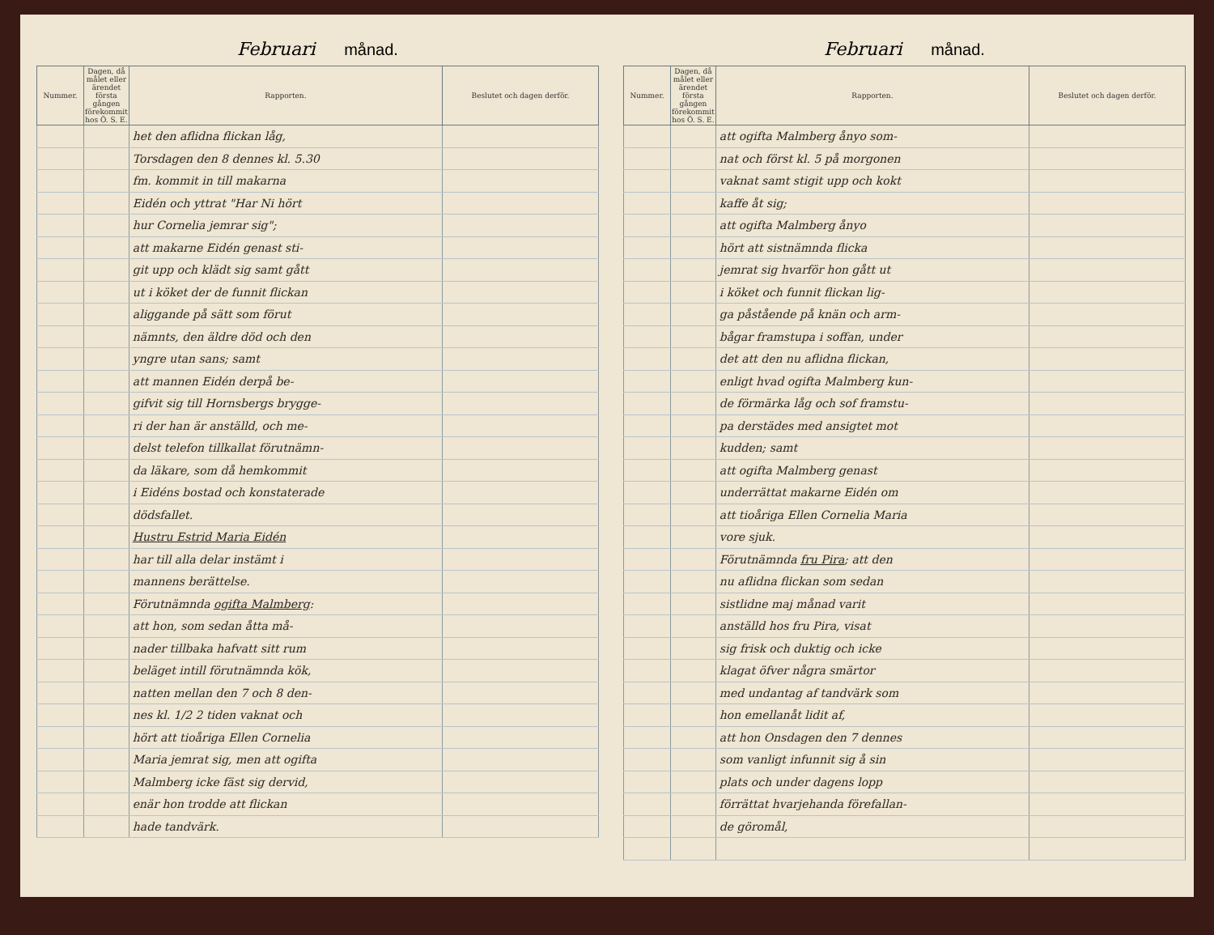Februari månad.
| Nummer. | Dagen, då målet eller ärendet första gången förekommit hos Ö. S. E. | Rapporten. | Beslutet och dagen derför. |
| --- | --- | --- | --- |
| | | het den aflidna flickan låg, | |
| | | Torsdagen den 8 dennes kl. 5.30 | |
| | | fm. kommit in till makarna | |
| | | Eidén och yttrat "Har Ni hört | |
| | | hur Cornelia jemrar sig"; | |
| | | att makarne Eidén genast sti- | |
| | | git upp och klädt sig samt gått | |
| | | ut i köket der de funnit flickan | |
| | | aliggande på sätt som förut | |
| | | nämnts, den äldre död och den | |
| | | yngre utan sans; samt | |
| | | att mannen Eidén derpå be- | |
| | | gifvit sig till Hornsbergs brygge- | |
| | | ri der han är anställd, och me- | |
| | | delst telefon tillkallat förutnämn- | |
| | | da läkare, som då hemkommit | |
| | | i Eidéns bostad och konstaterade | |
| | | dödsfallet. | |
| | | Hustru Estrid Maria Eidén | |
| | | har till alla delar instämt i | |
| | | mannens berättelse. | |
| | | Förutnämnda ogifta Malmberg : | |
| | | att hon, som sedan åtta må- | |
| | | nader tillbaka hafvatt sitt rum | |
| | | beläget intill förutnämnda kök, | |
| | | natten mellan den 7 och 8 den- | |
| | | nes kl. 1/2 2 tiden vaknat och | |
| | | hört att tioåriga Ellen Cornelia | |
| | | Maria jemrat sig, men att ogifta | |
| | | Malmberg icke fäst sig dervid, | |
| | | enär hon trodde att flickan | |
| | | hade tandvärk. | |
Februari månad.
| Nummer. | Dagen, då målet eller ärendet första gången förekommit hos Ö. S. E. | Rapporten. | Beslutet och dagen derför. |
| --- | --- | --- | --- |
| | | att ogifta Malmberg ånyo som- | |
| | | nat och först kl. 5 på morgonen | |
| | | vaknat samt stigit upp och kokt | |
| | | kaffe åt sig; | |
| | | att ogifta Malmberg ånyo | |
| | | hört att sistnämnda flicka | |
| | | jemrat sig hvarför hon gått ut | |
| | | i köket och funnit flickan lig- | |
| | | ga påstående på knän och arm- | |
| | | bågar framstupa i soffan, under | |
| | | det att den nu aflidna flickan, | |
| | | enligt hvad ogifta Malmberg kun- | |
| | | de förmärka låg och sof framstu- | |
| | | pa derstädes med ansigtet mot | |
| | | kudden; samt | |
| | | att ogifta Malmberg genast | |
| | | underrättat makarne Eidén om | |
| | | att tioåriga Ellen Cornelia Maria | |
| | | vore sjuk. | |
| | | Förutnämnda fru Pira ; att den | |
| | | nu aflidna flickan som sedan | |
| | | sistlidne maj månad varit | |
| | | anställd hos fru Pira, visat | |
| | | sig frisk och duktig och icke | |
| | | klagat öfver några smärtor | |
| | | med undantag af tandvärk som | |
| | | hon emellanåt lidit af, | |
| | | att hon Onsdagen den 7 dennes | |
| | | som vanligt infunnit sig å sin | |
| | | plats och under dagens lopp | |
| | | förrättat hvarjehanda förefallan- | |
| | | de göromål, | |